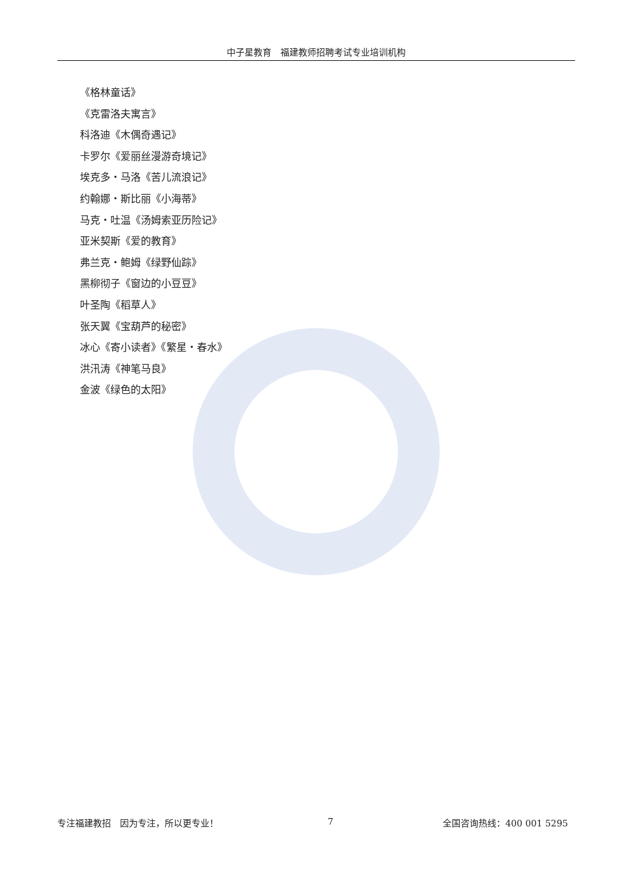中子星教育　福建教师招聘考试专业培训机构
《格林童话》
《克雷洛夫寓言》
科洛迪《木偶奇遇记》
卡罗尔《爱丽丝漫游奇境记》
埃克多・马洛《苦儿流浪记》
约翰娜・斯比丽《小海蒂》
马克・吐温《汤姆索亚历险记》
亚米契斯《爱的教育》
弗兰克・鲍姆《绿野仙踪》
黑柳彻子《窗边的小豆豆》
叶圣陶《稻草人》
张天翼《宝葫芦的秘密》
冰心《寄小读者》《繁星・春水》
洪汛涛《神笔马良》
金波《绿色的太阳》
专注福建教招　因为专注，所以更专业！ 7 全国咨询热线：400 001 5295